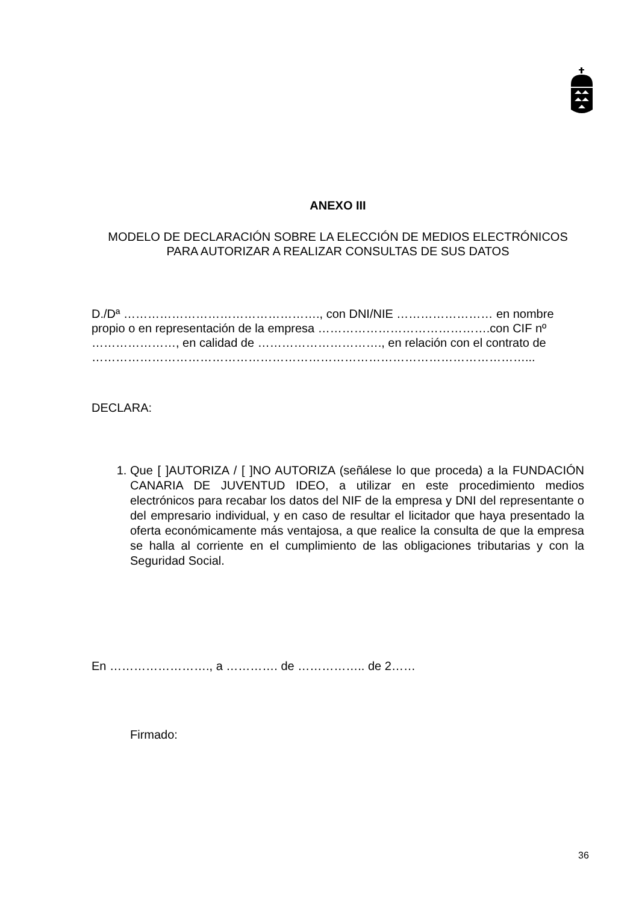ANEXO III
MODELO DE DECLARACIÓN SOBRE LA ELECCIÓN DE MEDIOS ELECTRÓNICOS
PARA AUTORIZAR A REALIZAR CONSULTAS DE SUS DATOS
D./Dª …………………………………………., con DNI/NIE …………………… en nombre propio o en representación de la empresa …………………………………….con CIF nº …………………, en calidad de …………………………., en relación con el contrato de ………………………………………………………………………………………………...
DECLARA:
1. Que [ ]AUTORIZA / [ ]NO AUTORIZA (señálese lo que proceda) a la FUNDACIÓN CANARIA DE JUVENTUD IDEO, a utilizar en este procedimiento medios electrónicos para recabar los datos del NIF de la empresa y DNI del representante o del empresario individual, y en caso de resultar el licitador que haya presentado la oferta económicamente más ventajosa, a que realice la consulta de que la empresa se halla al corriente en el cumplimiento de las obligaciones tributarias y con la Seguridad Social.
En ……………………., a …………. de …………….. de 2……
Firmado:
36